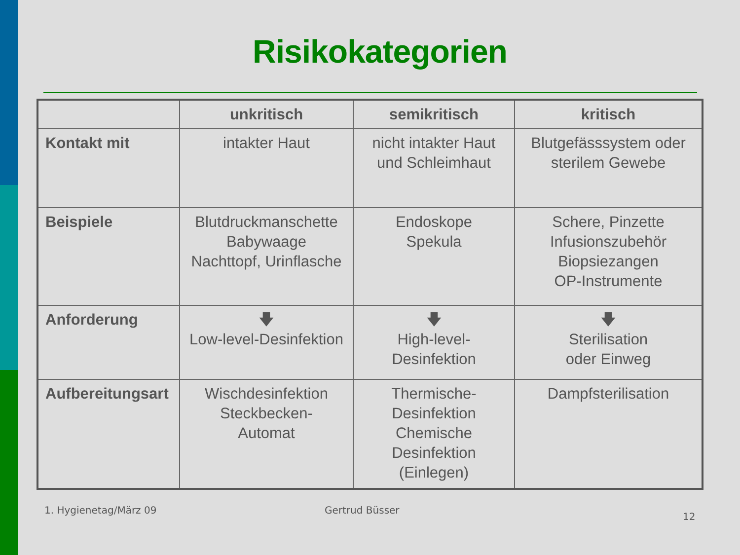Risikokategorien
| | unkritisch | semikritisch | kritisch |
| --- | --- | --- | --- |
| Kontakt mit | intakter Haut | nicht intakter Haut und Schleimhaut | Blutgefässsystem oder sterilem Gewebe |
| Beispiele | Blutdruckmanschette Babywaage Nachttopf, Urinflasche | Endoskope Spekula | Schere, Pinzette Infusionszubehör Biopsiezangen OP-Instrumente |
| Anforderung | 🡇 Low-level-Desinfektion | 🡇 High-level-Desinfektion | 🡇 Sterilisation oder Einweg |
| Aufbereitungsart | Wischdesinfektion Steckbecken- Automat | Thermische-Desinfektion Chemische Desinfektion (Einlegen) | Dampfsterilisation |
1. Hygienetag/März 09 Gertrud Büsser
12